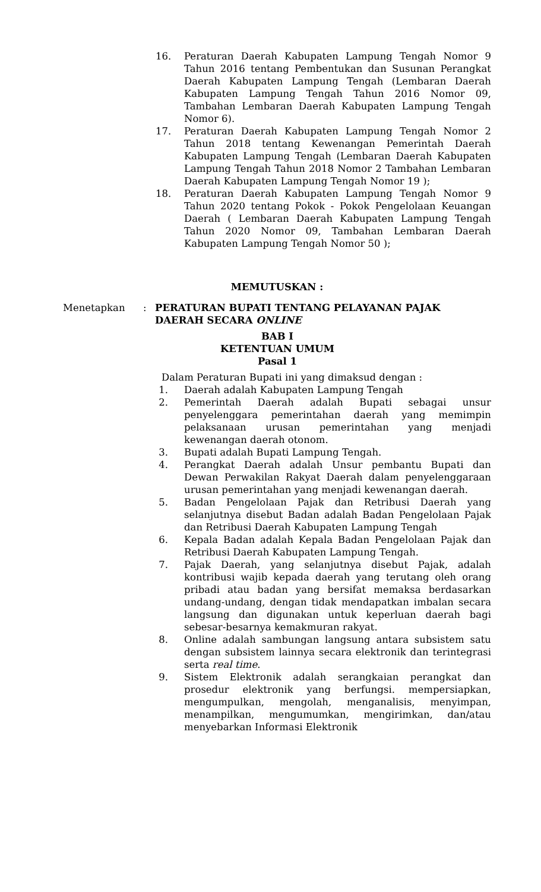16. Peraturan Daerah Kabupaten Lampung Tengah Nomor 9 Tahun 2016 tentang Pembentukan dan Susunan Perangkat Daerah Kabupaten Lampung Tengah (Lembaran Daerah Kabupaten Lampung Tengah Tahun 2016 Nomor 09, Tambahan Lembaran Daerah Kabupaten Lampung Tengah Nomor 6).
17. Peraturan Daerah Kabupaten Lampung Tengah Nomor 2 Tahun 2018 tentang Kewenangan Pemerintah Daerah Kabupaten Lampung Tengah (Lembaran Daerah Kabupaten Lampung Tengah Tahun 2018 Nomor 2 Tambahan Lembaran Daerah Kabupaten Lampung Tengah Nomor 19 );
18. Peraturan Daerah Kabupaten Lampung Tengah Nomor 9 Tahun 2020 tentang Pokok - Pokok Pengelolaan Keuangan Daerah ( Lembaran Daerah Kabupaten Lampung Tengah Tahun 2020 Nomor 09, Tambahan Lembaran Daerah Kabupaten Lampung Tengah Nomor 50 );
MEMUTUSKAN :
Menetapkan : PERATURAN BUPATI TENTANG PELAYANAN PAJAK DAERAH SECARA ONLINE
BAB I
KETENTUAN UMUM
Pasal 1
Dalam Peraturan Bupati ini yang dimaksud dengan :
1. Daerah adalah Kabupaten Lampung Tengah
2. Pemerintah Daerah adalah Bupati sebagai unsur penyelenggara pemerintahan daerah yang memimpin pelaksanaan urusan pemerintahan yang menjadi kewenangan daerah otonom.
3. Bupati adalah Bupati Lampung Tengah.
4. Perangkat Daerah adalah Unsur pembantu Bupati dan Dewan Perwakilan Rakyat Daerah dalam penyelenggaraan urusan pemerintahan yang menjadi kewenangan daerah.
5. Badan Pengelolaan Pajak dan Retribusi Daerah yang selanjutnya disebut Badan adalah Badan Pengelolaan Pajak dan Retribusi Daerah Kabupaten Lampung Tengah
6. Kepala Badan adalah Kepala Badan Pengelolaan Pajak dan Retribusi Daerah Kabupaten Lampung Tengah.
7. Pajak Daerah, yang selanjutnya disebut Pajak, adalah kontribusi wajib kepada daerah yang terutang oleh orang pribadi atau badan yang bersifat memaksa berdasarkan undang-undang, dengan tidak mendapatkan imbalan secara langsung dan digunakan untuk keperluan daerah bagi sebesar-besarnya kemakmuran rakyat.
8. Online adalah sambungan langsung antara subsistem satu dengan subsistem lainnya secara elektronik dan terintegrasi serta real time.
9. Sistem Elektronik adalah serangkaian perangkat dan prosedur elektronik yang berfungsi. mempersiapkan, mengumpulkan, mengolah, menganalisis, menyimpan, menampilkan, mengumumkan, mengirimkan, dan/atau menyebarkan Informasi Elektronik